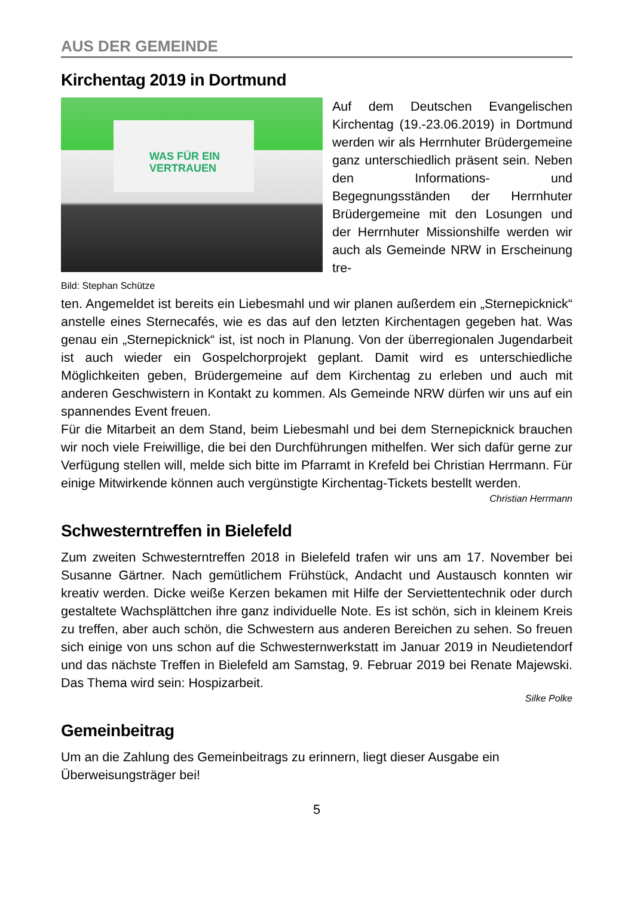AUS DER GEMEINDE
Kirchentag 2019 in Dortmund
WAS FÜR EIN VERTRAUEN
Auf dem Deutschen Evangelischen Kirchentag (19.-23.06.2019) in Dortmund werden wir als Herrnhuter Brüdergemeine ganz unterschiedlich präsent sein. Neben den Informations- und Begegnungsständen der Herrnhuter Brüdergemeine mit den Losungen und der Herrnhuter Missionshilfe werden wir auch als Gemeinde NRW in Erscheinung tre-
Bild: Stephan Schütze
ten. Angemeldet ist bereits ein Liebesmahl und wir planen außerdem ein „Sternepicknick“ anstelle eines Sternecafés, wie es das auf den letzten Kirchentagen gegeben hat. Was genau ein „Sternepicknick“ ist, ist noch in Planung. Von der überregionalen Jugendarbeit ist auch wieder ein Gospelchorprojekt geplant. Damit wird es unterschiedliche Möglichkeiten geben, Brüdergemeine auf dem Kirchentag zu erleben und auch mit anderen Geschwistern in Kontakt zu kommen. Als Gemeinde NRW dürfen wir uns auf ein spannendes Event freuen.
Für die Mitarbeit an dem Stand, beim Liebesmahl und bei dem Sternepicknick brauchen wir noch viele Freiwillige, die bei den Durchführungen mithelfen. Wer sich dafür gerne zur Verfügung stellen will, melde sich bitte im Pfarramt in Krefeld bei Christian Herrmann. Für einige Mitwirkende können auch vergünstigte Kirchentag-Tickets bestellt werden.
Christian Herrmann
Schwesterntreffen in Bielefeld
Zum zweiten Schwesterntreffen 2018 in Bielefeld trafen wir uns am 17. November bei Susanne Gärtner. Nach gemütlichem Frühstück, Andacht und Austausch konnten wir kreativ werden. Dicke weiße Kerzen bekamen mit Hilfe der Serviettentechnik oder durch gestaltete Wachsplättchen ihre ganz individuelle Note. Es ist schön, sich in kleinem Kreis zu treffen, aber auch schön, die Schwestern aus anderen Bereichen zu sehen. So freuen sich einige von uns schon auf die Schwesternwerkstatt im Januar 2019 in Neudietendorf und das nächste Treffen in Bielefeld am Samstag, 9. Februar 2019 bei Renate Majewski. Das Thema wird sein: Hospizarbeit.
Silke Polke
Gemeinbeitrag
Um an die Zahlung des Gemeinbeitrags zu erinnern, liegt dieser Ausgabe ein Überweisungsträger bei!
5